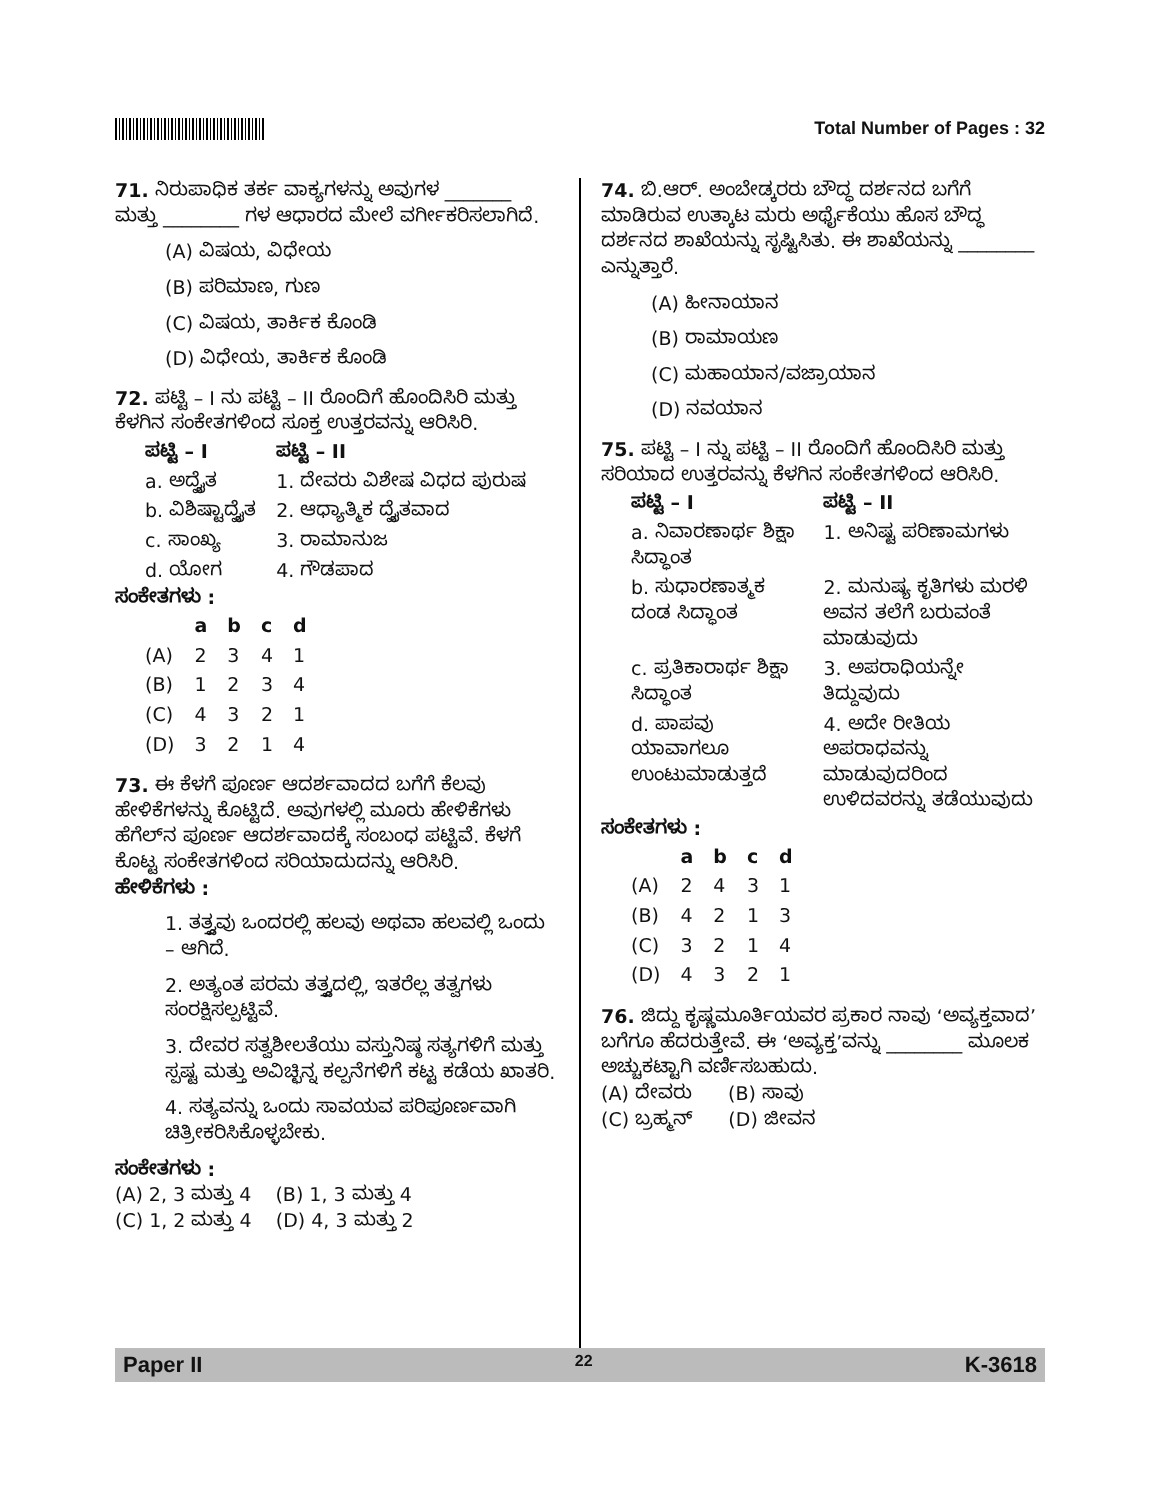Total Number of Pages : 32
71. ನಿರುಪಾಧಿಕ ತರ್ಕ ವಾಕ್ಯಗಳನ್ನು ಅವುಗಳ _______ ಮತ್ತು ________ ಗಳ ಆಧಾರದ ಮೇಲೆ ವರ್ಗೀಕರಿಸಲಾಗಿದೆ.
(A) ವಿಷಯ, ವಿಧೇಯ
(B) ಪರಿಮಾಣ, ಗುಣ
(C) ವಿಷಯ, ತಾರ್ಕಿಕ ಕೊಂಡಿ
(D) ವಿಧೇಯ, ತಾರ್ಕಿಕ ಕೊಂಡಿ
72. ಪಟ್ಟಿ – I ನು ಪಟ್ಟಿ – II ರೊಂದಿಗೆ ಹೊಂದಿಸಿರಿ ಮತ್ತು ಕೆಳಗಿನ ಸಂಕೇತಗಳಿಂದ ಸೂಕ್ತ ಉತ್ತರವನ್ನು ಆರಿಸಿರಿ.
| ಪಟ್ಟಿ – I | ಪಟ್ಟಿ – II |
| --- | --- |
| a. ಅದ್ವೈತ | 1. ದೇವರು ವಿಶೇಷ ವಿಧದ ಪುರುಷ |
| b. ವಿಶಿಷ್ಟಾದ್ವೈತ | 2. ಆಧ್ಯಾತ್ಮಿಕ ದ್ವೈತವಾದ |
| c. ಸಾಂಖ್ಯ | 3. ರಾಮಾನುಜ |
| d. ಯೋಗ | 4. ಗೌಡಪಾದ |
ಸಂಕೇತಗಳು :
| | a | b | c | d |
| --- | --- | --- | --- | --- |
| (A) | 2 | 3 | 4 | 1 |
| (B) | 1 | 2 | 3 | 4 |
| (C) | 4 | 3 | 2 | 1 |
| (D) | 3 | 2 | 1 | 4 |
73. ಈ ಕೆಳಗೆ ಪೂರ್ಣ ಆದರ್ಶವಾದದ ಬಗೆಗೆ ಕೆಲವು ಹೇಳಿಕೆಗಳನ್ನು ಕೊಟ್ಟಿದೆ. ಅವುಗಳಲ್ಲಿ ಮೂರು ಹೇಳಿಕೆಗಳು ಹೆಗೆಲ್‌ನ ಪೂರ್ಣ ಆದರ್ಶವಾದಕ್ಕೆ ಸಂಬಂಧ ಪಟ್ಟಿವೆ. ಕೆಳಗೆ ಕೊಟ್ಟ ಸಂಕೇತಗಳಿಂದ ಸರಿಯಾದುದನ್ನು ಆರಿಸಿರಿ.
ಹೇಳಿಕೆಗಳು :
1. ತತ್ತ್ವವು ಒಂದರಲ್ಲಿ ಹಲವು ಅಥವಾ ಹಲವಲ್ಲಿ ಒಂದು – ಆಗಿದೆ.
2. ಅತ್ಯಂತ ಪರಮ ತತ್ತ್ವದಲ್ಲಿ, ಇತರೆಲ್ಲ ತತ್ವಗಳು ಸಂರಕ್ಷಿಸಲ್ಪಟ್ಟಿವೆ.
3. ದೇವರ ಸತ್ವಶೀಲತೆಯು ವಸ್ತುನಿಷ್ಠ ಸತ್ಯಗಳಿಗೆ ಮತ್ತು ಸ್ಪಷ್ಟ ಮತ್ತು ಅವಿಚ್ಛಿನ್ನ ಕಲ್ಪನೆಗಳಿಗೆ ಕಟ್ಟ ಕಡೆಯ ಖಾತರಿ.
4. ಸತ್ಯವನ್ನು ಒಂದು ಸಾವಯವ ಪರಿಪೂರ್ಣವಾಗಿ ಚಿತ್ರೀಕರಿಸಿಕೊಳ್ಳಬೇಕು.
ಸಂಕೇತಗಳು :
(A) 2, 3 ಮತ್ತು 4 (B) 1, 3 ಮತ್ತು 4
(C) 1, 2 ಮತ್ತು 4 (D) 4, 3 ಮತ್ತು 2
74. ಬಿ.ಆರ್. ಅಂಬೇಡ್ಕರರು ಬೌದ್ಧ ದರ್ಶನದ ಬಗೆಗೆ ಮಾಡಿರುವ ಉತ್ಕಾಟ ಮರು ಅರ್ಥೈಕೆಯು ಹೊಸ ಬೌದ್ಧ ದರ್ಶನದ ಶಾಖೆಯನ್ನು ಸೃಷ್ಟಿಸಿತು. ಈ ಶಾಖೆಯನ್ನು ________ ಎನ್ನುತ್ತಾರೆ.
(A) ಹೀನಾಯಾನ
(B) ರಾಮಾಯಣ
(C) ಮಹಾಯಾನ/ವಜ್ರಾಯಾನ
(D) ನವಯಾನ
75. ಪಟ್ಟಿ – I ನ್ನು ಪಟ್ಟಿ – II ರೊಂದಿಗೆ ಹೊಂದಿಸಿರಿ ಮತ್ತು ಸರಿಯಾದ ಉತ್ತರವನ್ನು ಕೆಳಗಿನ ಸಂಕೇತಗಳಿಂದ ಆರಿಸಿರಿ.
| ಪಟ್ಟಿ – I | ಪಟ್ಟಿ – II |
| --- | --- |
| a. ನಿವಾರಣಾರ್ಥ ಶಿಕ್ಷಾ ಸಿದ್ಧಾಂತ | 1. ಅನಿಷ್ಟ ಪರಿಣಾಮಗಳು |
| b. ಸುಧಾರಣಾತ್ಮಕ ದಂಡ ಸಿದ್ಧಾಂತ | 2. ಮನುಷ್ಯ ಕೃತಿಗಳು ಮರಳಿ ಅವನ ತಲೆಗೆ ಬರುವಂತೆ ಮಾಡುವುದು |
| c. ಪ್ರತಿಕಾರಾರ್ಥ ಶಿಕ್ಷಾ ಸಿದ್ಧಾಂತ | 3. ಅಪರಾಧಿಯನ್ನೇ ತಿದ್ದುವುದು |
| d. ಪಾಪವು ಯಾವಾಗಲೂ ಉಂಟುಮಾಡುತ್ತದೆ | 4. ಅದೇ ರೀತಿಯ ಅಪರಾಧವನ್ನು ಮಾಡುವುದರಿಂದ ಉಳಿದವರನ್ನು ತಡೆಯುವುದು |
ಸಂಕೇತಗಳು :
| | a | b | c | d |
| --- | --- | --- | --- | --- |
| (A) | 2 | 4 | 3 | 1 |
| (B) | 4 | 2 | 1 | 3 |
| (C) | 3 | 2 | 1 | 4 |
| (D) | 4 | 3 | 2 | 1 |
76. ಜಿದ್ದು ಕೃಷ್ಣಮೂರ್ತಿಯವರ ಪ್ರಕಾರ ನಾವು ‘ಅವ್ಯಕ್ತವಾದ’ ಬಗೆಗೂ ಹೆದರುತ್ತೇವೆ. ಈ ‘ಅವ್ಯಕ್ತ’ವನ್ನು ________ ಮೂಲಕ ಅಚ್ಚುಕಟ್ಟಾಗಿ ವರ್ಣಿಸಬಹುದು.
(A) ದೇವರು (B) ಸಾವು
(C) ಬ್ರಹ್ಮನ್ (D) ಜೀವನ
Paper II 22 K-3618